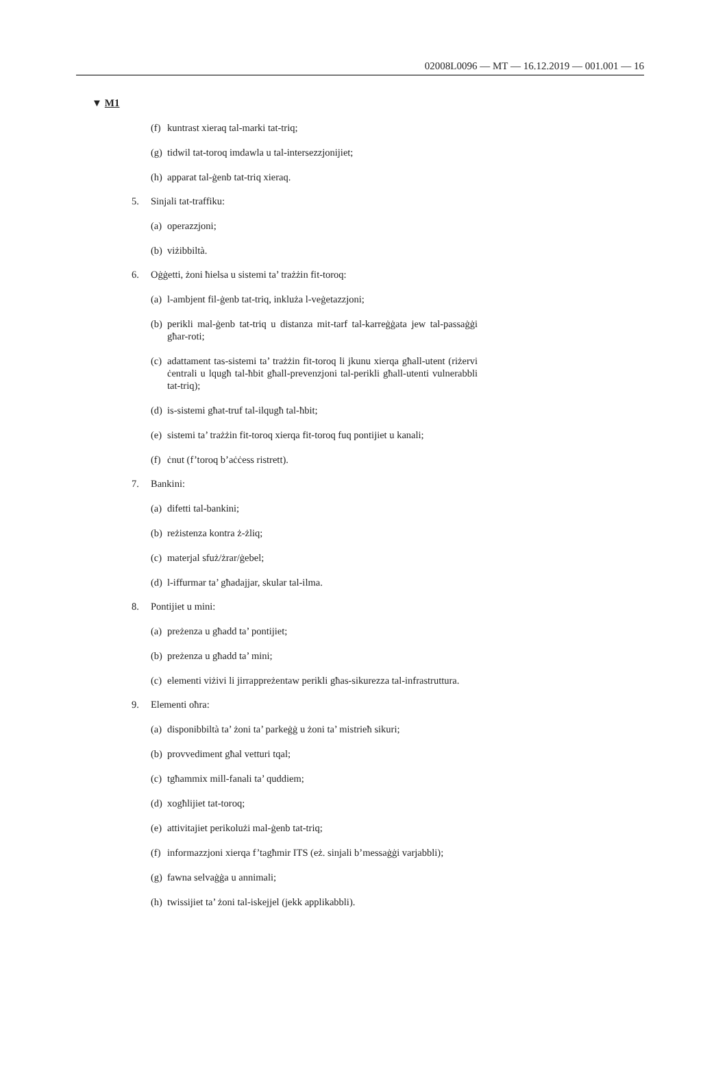02008L0096 — MT — 16.12.2019 — 001.001 — 16
▼ M1
(f) kuntrast xieraq tal-marki tat-triq;
(g) tidwil tat-toroq imdawla u tal-intersezzjonijiet;
(h) apparat tal-ġenb tat-triq xieraq.
5. Sinjali tat-traffiku:
(a) operazzjoni;
(b) viżibbiltà.
6. Oġġetti, żoni ħielsa u sistemi ta’ trażżin fit-toroq:
(a) l-ambjent fil-ġenb tat-triq, inkluża l-veġetazzjoni;
(b) perikli mal-ġenb tat-triq u distanza mit-tarf tal-karreġġata jew tal-passaġġi għar-roti;
(c) adattament tas-sistemi ta’ trażżin fit-toroq li jkunu xierqa għall-utent (riżervi ċentrali u lqugħ tal-ħbit għall-prevenzjoni tal-perikli għall-utenti vulnerabbli tat-triq);
(d) is-sistemi għat-truf tal-ilqugħ tal-ħbit;
(e) sistemi ta’ trażżin fit-toroq xierqa fit-toroq fuq pontijiet u kanali;
(f) ċnut (f’toroq b’aċċess ristrett).
7. Bankini:
(a) difetti tal-bankini;
(b) reżistenza kontra ż-żliq;
(c) materjal sfuż/żrar/ġebel;
(d) l-iffurmar ta’ għadajjar, skular tal-ilma.
8. Pontijiet u mini:
(a) preżenza u għadd ta’ pontijiet;
(b) preżenza u għadd ta’ mini;
(c) elementi viżivi li jirrappreżentaw perikli għas-sikurezza tal-infrastruttura.
9. Elementi oħra:
(a) disponibbiltà ta’ żoni ta’ parkeġġ u żoni ta’ mistrieħ sikuri;
(b) provvediment għal vetturi tqal;
(c) tgħammix mill-fanali ta’ quddiem;
(d) xogħlijiet tat-toroq;
(e) attivitajiet perikolużi mal-ġenb tat-triq;
(f) informazzjoni xierqa f’tagħmir ITS (eż. sinjali b’messaġġi varjabbli);
(g) fawna selvaġġa u annimali;
(h) twissijiet ta’ żoni tal-iskejjel (jekk applikabbli).